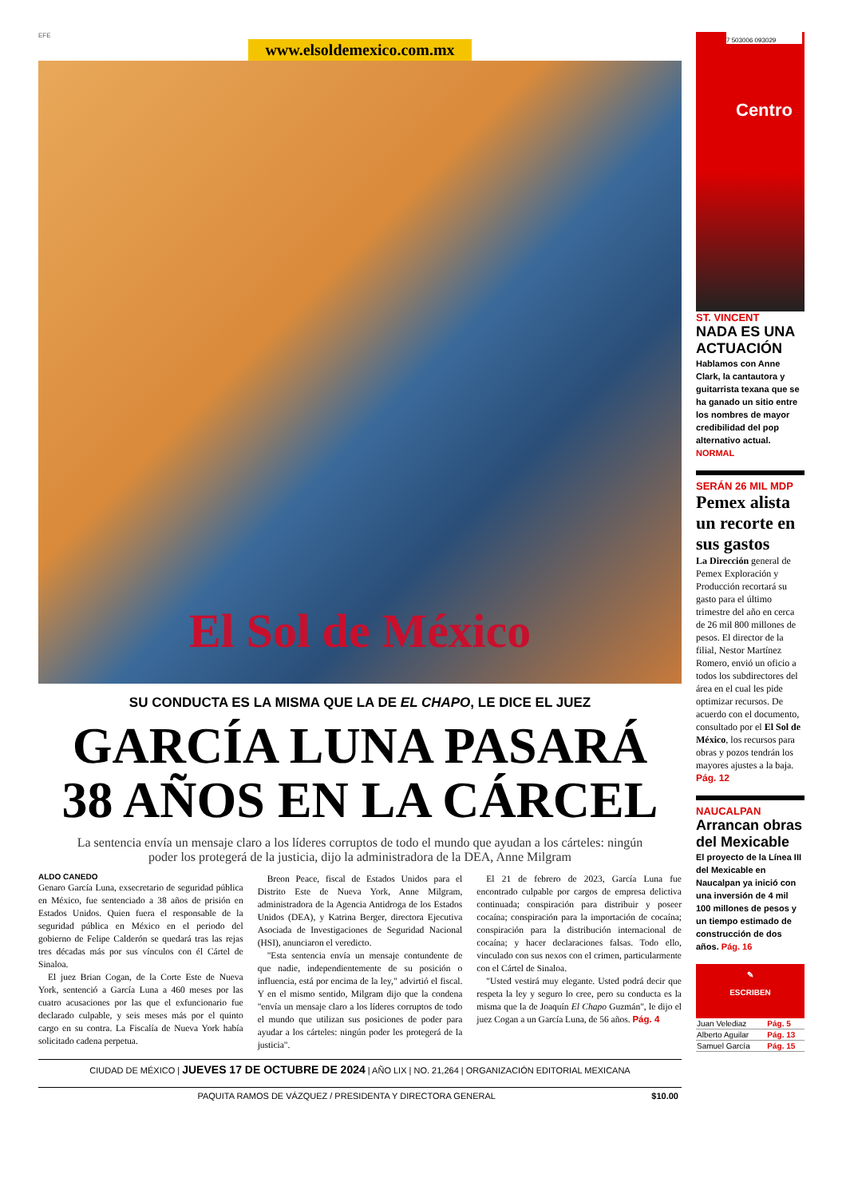EFE
www.elsoldemexico.com.mx
El Sol de México
SU CONDUCTA ES LA MISMA QUE LA DE EL CHAPO, LE DICE EL JUEZ
GARCÍA LUNA PASARÁ
38 AÑOS EN LA CÁRCEL
La sentencia envía un mensaje claro a los líderes corruptos de todo el mundo que ayudan a los cárteles: ningún poder los protegerá de la justicia, dijo la administradora de la DEA, Anne Milgram
ALDO CANEDO
Genaro García Luna, exsecretario de seguridad pública en México, fue sentenciado a 38 años de prisión en Estados Unidos. Quien fuera el responsable de la seguridad pública en México en el periodo del gobierno de Felipe Calderón se quedará tras las rejas tres décadas más por sus vínculos con él Cártel de Sinaloa.
El juez Brian Cogan, de la Corte Este de Nueva York, sentenció a García Luna a 460 meses por las cuatro acusaciones por las que el exfuncionario fue declarado culpable, y seis meses más por el quinto cargo en su contra. La Fiscalía de Nueva York había solicitado cadena perpetua.
Breon Peace, fiscal de Estados Unidos para el Distrito Este de Nueva York, Anne Milgram, administradora de la Agencia Antidroga de los Estados Unidos (DEA), y Katrina Berger, directora Ejecutiva Asociada de Investigaciones de Seguridad Nacional (HSI), anunciaron el veredicto.
"Esta sentencia envía un mensaje contundente de que nadie, independientemente de su posición o influencia, está por encima de la ley," advirtió el fiscal. Y en el mismo sentido, Milgram dijo que la condena "envía un mensaje claro a los líderes corruptos de todo el mundo que utilizan sus posiciones de poder para ayudar a los cárteles: ningún poder les protegerá de la justicia".
El 21 de febrero de 2023, García Luna fue encontrado culpable por cargos de empresa delictiva continuada; conspiración para distribuir y poseer cocaína; conspiración para la importación de cocaína; conspiración para la distribución internacional de cocaína; y hacer declaraciones falsas. Todo ello, vinculado con sus nexos con el crimen, particularmente con el Cártel de Sinaloa.
"Usted vestirá muy elegante. Usted podrá decir que respeta la ley y seguro lo cree, pero su conducta es la misma que la de Joaquín El Chapo Guzmán", le dijo el juez Cogan a un García Luna, de 56 años. Pág. 4
CIUDAD DE MÉXICO | JUEVES 17 DE OCTUBRE DE 2024 | AÑO LIX | NO. 21,264 | ORGANIZACIÓN EDITORIAL MEXICANA
PAQUITA RAMOS DE VÁZQUEZ / PRESIDENTA Y DIRECTORA GENERAL $10.00
7 503006 093029
Centro
ST. VINCENT
NADA ES UNA ACTUACIÓN
Hablamos con Anne Clark, la cantautora y guitarrista texana que se ha ganado un sitio entre los nombres de mayor credibilidad del pop alternativo actual. NORMAL
SERÁN 26 MIL MDP
Pemex alista un recorte en sus gastos
La Dirección general de Pemex Exploración y Producción recortará su gasto para el último trimestre del año en cerca de 26 mil 800 millones de pesos. El director de la filial, Nestor Martínez Romero, envió un oficio a todos los subdirectores del área en el cual les pide optimizar recursos. De acuerdo con el documento, consultado por el El Sol de México, los recursos para obras y pozos tendrán los mayores ajustes a la baja. Pág. 12
NAUCALPAN
Arrancan obras del Mexicable
El proyecto de la Línea III del Mexicable en Naucalpan ya inició con una inversión de 4 mil 100 millones de pesos y un tiempo estimado de construcción de dos años. Pág. 16
✎
ESCRIBEN
| Juan Velediaz | Pág. 5 |
| Alberto Aguilar | Pág. 13 |
| Samuel García | Pág. 15 |